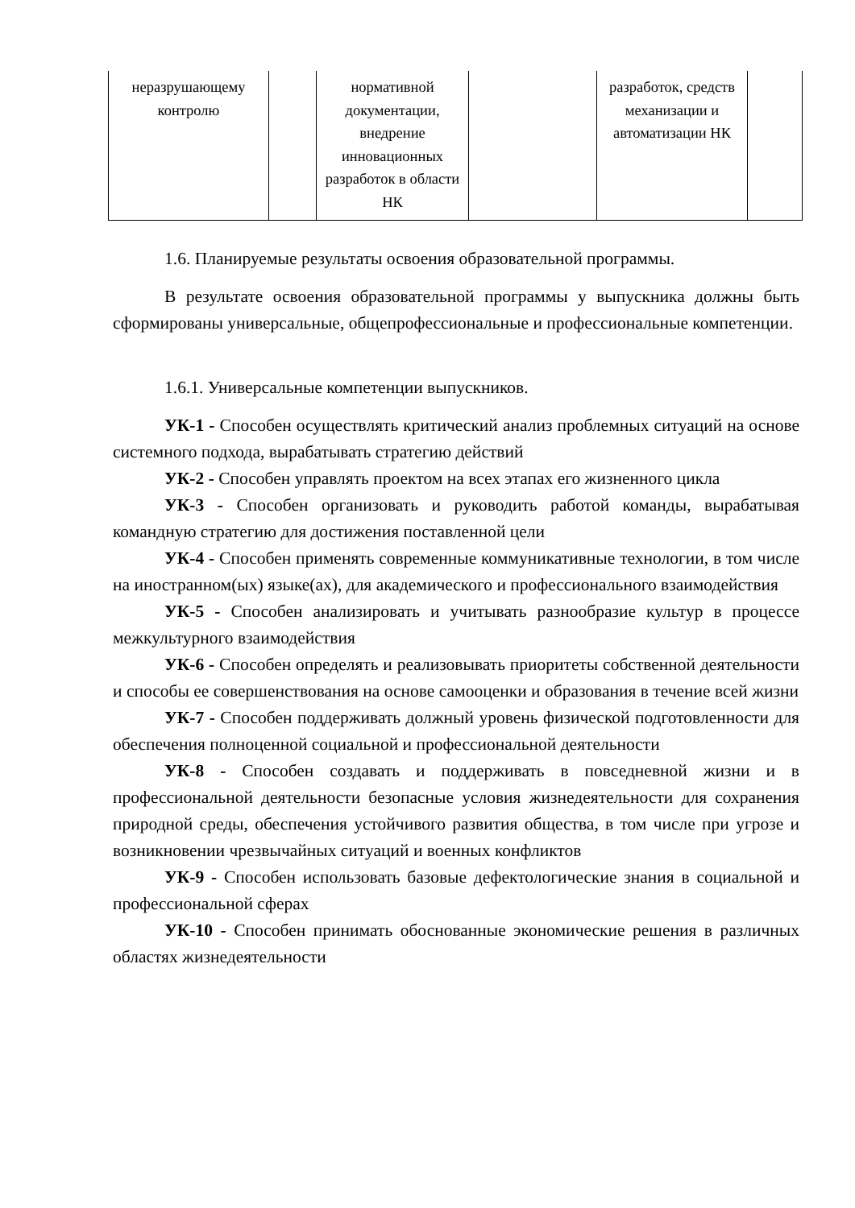| неразрушающему контролю | | нормативной документации, внедрение инновационных разработок в области НК | | разработок, средств механизации и автоматизации НК | |
1.6. Планируемые результаты освоения образовательной программы.
В результате освоения образовательной программы у выпускника должны быть сформированы универсальные, общепрофессиональные и профессиональные компетенции.
1.6.1. Универсальные компетенции выпускников.
УК-1 - Способен осуществлять критический анализ проблемных ситуаций на основе системного подхода, вырабатывать стратегию действий
УК-2 - Способен управлять проектом на всех этапах его жизненного цикла
УК-3 - Способен организовать и руководить работой команды, вырабатывая командную стратегию для достижения поставленной цели
УК-4 - Способен применять современные коммуникативные технологии, в том числе на иностранном(ых) языке(ах), для академического и профессионального взаимодействия
УК-5 - Способен анализировать и учитывать разнообразие культур в процессе межкультурного взаимодействия
УК-6 - Способен определять и реализовывать приоритеты собственной деятельности и способы ее совершенствования на основе самооценки и образования в течение всей жизни
УК-7 - Способен поддерживать должный уровень физической подготовленности для обеспечения полноценной социальной и профессиональной деятельности
УК-8 - Способен создавать и поддерживать в повседневной жизни и в профессиональной деятельности безопасные условия жизнедеятельности для сохранения природной среды, обеспечения устойчивого развития общества, в том числе при угрозе и возникновении чрезвычайных ситуаций и военных конфликтов
УК-9 - Способен использовать базовые дефектологические знания в социальной и профессиональной сферах
УК-10 - Способен принимать обоснованные экономические решения в различных областях жизнедеятельности